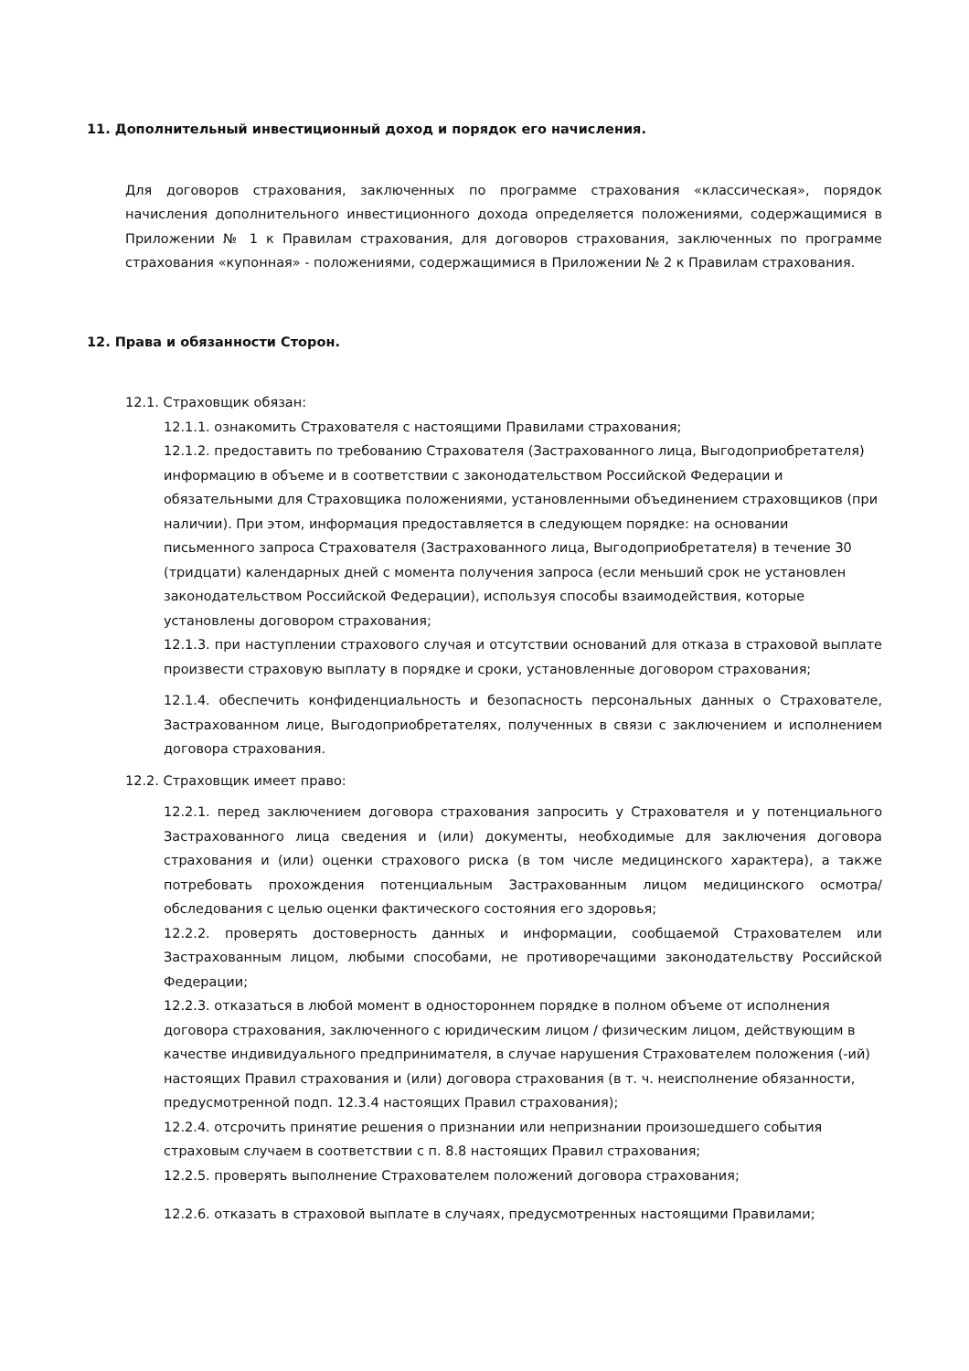11. Дополнительный инвестиционный доход и порядок его начисления.
Для договоров страхования, заключенных по программе страхования «классическая», порядок начисления дополнительного инвестиционного дохода определяется положениями, содержащимися в Приложении № 1 к Правилам страхования, для договоров страхования, заключенных по программе страхования «купонная» - положениями, содержащимися в Приложении № 2 к Правилам страхования.
12. Права и обязанности Сторон.
12.1. Страховщик обязан:
12.1.1. ознакомить Страхователя с настоящими Правилами страхования;
12.1.2. предоставить по требованию Страхователя (Застрахованного лица, Выгодоприобретателя) информацию в объеме и в соответствии с законодательством Российской Федерации и обязательными для Страховщика положениями, установленными объединением страховщиков (при наличии). При этом, информация предоставляется в следующем порядке: на основании письменного запроса Страхователя (Застрахованного лица, Выгодоприобретателя) в течение 30 (тридцати) календарных дней с момента получения запроса (если меньший срок не установлен законодательством Российской Федерации), используя способы взаимодействия, которые установлены договором страхования;
12.1.3. при наступлении страхового случая и отсутствии оснований для отказа в страховой выплате произвести страховую выплату в порядке и сроки, установленные договором страхования;
12.1.4. обеспечить конфиденциальность и безопасность персональных данных о Страхователе, Застрахованном лице, Выгодоприобретателях, полученных в связи с заключением и исполнением договора страхования.
12.2. Страховщик имеет право:
12.2.1. перед заключением договора страхования запросить у Страхователя и у потенциального Застрахованного лица сведения и (или) документы, необходимые для заключения договора страхования и (или) оценки страхового риска (в том числе медицинского характера), а также потребовать прохождения потенциальным Застрахованным лицом медицинского осмотра/ обследования с целью оценки фактического состояния его здоровья;
12.2.2. проверять достоверность данных и информации, сообщаемой Страхователем или Застрахованным лицом, любыми способами, не противоречащими законодательству Российской Федерации;
12.2.3. отказаться в любой момент в одностороннем порядке в полном объеме от исполнения договора страхования, заключенного с юридическим лицом / физическим лицом, действующим в качестве индивидуального предпринимателя, в случае нарушения Страхователем положения (-ий) настоящих Правил страхования и (или) договора страхования (в т. ч. неисполнение обязанности, предусмотренной подп. 12.3.4 настоящих Правил страхования);
12.2.4. отсрочить принятие решения о признании или непризнании произошедшего события страховым случаем в соответствии с п. 8.8 настоящих Правил страхования;
12.2.5. проверять выполнение Страхователем положений договора страхования;
12.2.6. отказать в страховой выплате в случаях, предусмотренных настоящими Правилами;